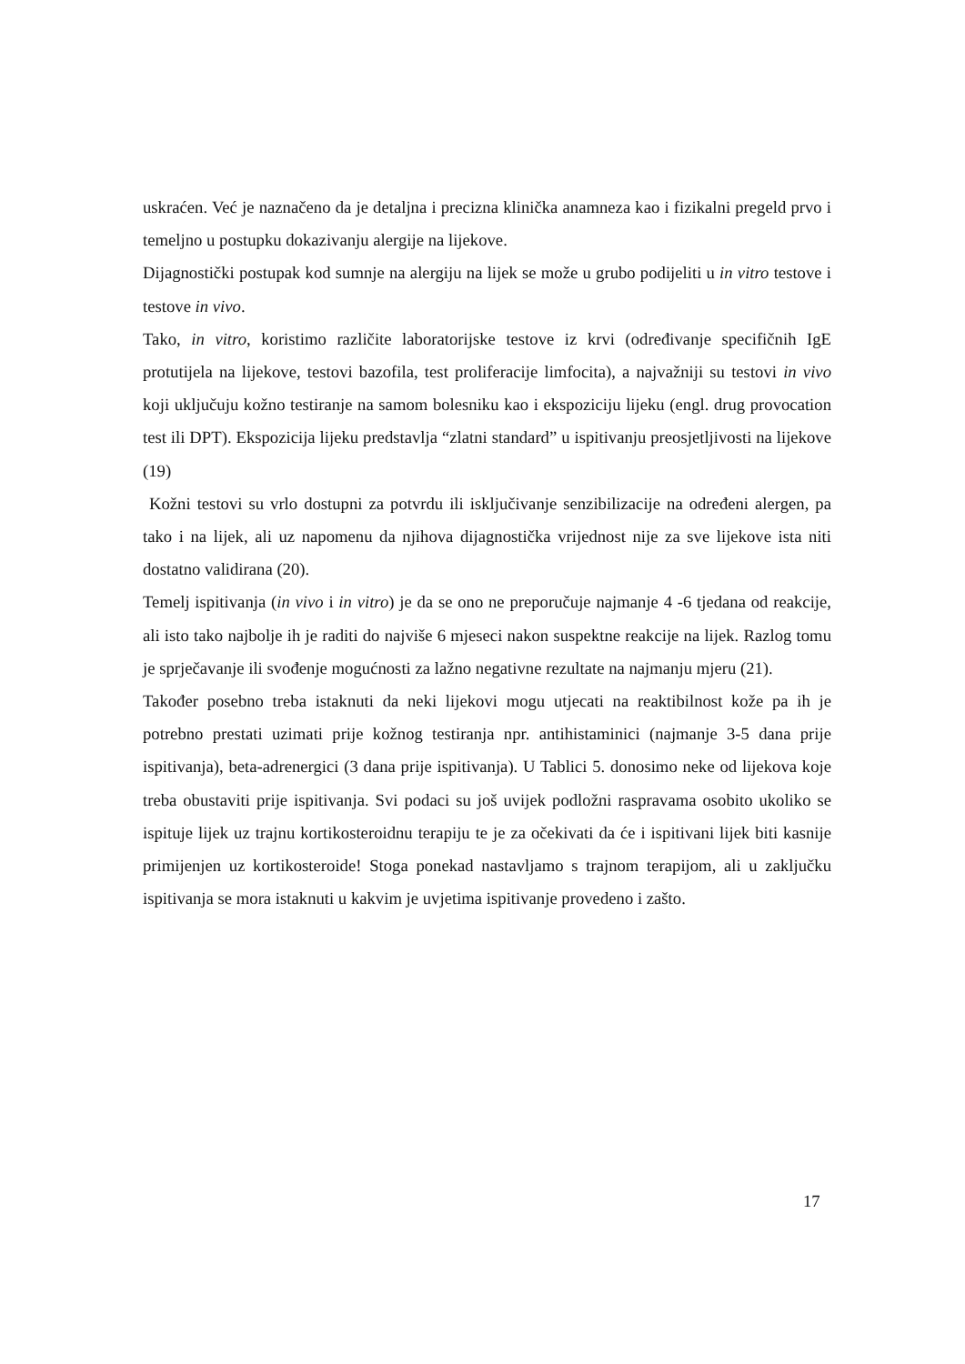uskraćen. Već je naznačeno da je detaljna i precizna klinička anamneza kao i fizikalni pregeld prvo i temeljno u postupku dokazivanju alergije na lijekove.
Dijagnostički postupak kod sumnje na alergiju na lijek se može u grubo podijeliti u in vitro testove i testove in vivo.
Tako, in vitro, koristimo različite laboratorijske testove iz krvi (određivanje specifičnih IgE protutijela na lijekove, testovi bazofila, test proliferacije limfocita), a najvažniji su testovi in vivo koji uključuju kožno testiranje na samom bolesniku kao i ekspoziciju lijeku (engl. drug provocation test ili DPT). Ekspozicija lijeku predstavlja “zlatni standard” u ispitivanju preosjetljivosti na lijekove (19)
Kožni testovi su vrlo dostupni za potvrdu ili isključivanje senzibilizacije na određeni alergen, pa tako i na lijek, ali uz napomenu da njihova dijagnostička vrijednost nije za sve lijekove ista niti dostatno validirana (20).
Temelj ispitivanja (in vivo i in vitro) je da se ono ne preporučuje najmanje 4 -6 tjedana od reakcije, ali isto tako najbolje ih je raditi do najviše 6 mjeseci nakon suspektne reakcije na lijek. Razlog tomu je sprječavanje ili svođenje mogućnosti za lažno negativne rezultate na najmanju mjeru (21).
Također posebno treba istaknuti da neki lijekovi mogu utjecati na reaktibilnost kože pa ih je potrebno prestati uzimati prije kožnog testiranja npr. antihistaminici (najmanje 3-5 dana prije ispitivanja), beta-adrenergici (3 dana prije ispitivanja). U Tablici 5. donosimo neke od lijekova koje treba obustaviti prije ispitivanja. Svi podaci su još uvijek podložni raspravama osobito ukoliko se ispituje lijek uz trajnu kortikosteroidnu terapiju te je za očekivati da će i ispitivani lijek biti kasnije primijenjen uz kortikosteroide! Stoga ponekad nastavljamo s trajnom terapijom, ali u zaključku ispitivanja se mora istaknuti u kakvim je uvjetima ispitivanje provedeno i zašto.
17